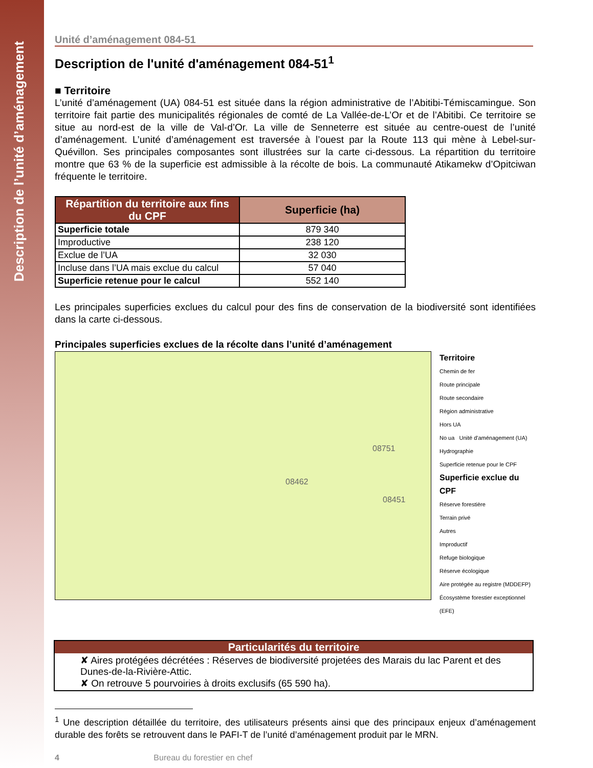Description de l’unité d’aménagement
Unité d’aménagement 084-51
Description de l'unité d'aménagement 084-51<sup>1</sup>
■ Territoire
L’unité d’aménagement (UA) 084-51 est située dans la région administrative de l’Abitibi-Témiscamingue. Son territoire fait partie des municipalités régionales de comté de La Vallée-de-L’Or et de l’Abitibi. Ce territoire se situe au nord-est de la ville de Val-d’Or. La ville de Senneterre est située au centre-ouest de l’unité d’aménagement. L’unité d’aménagement est traversée à l’ouest par la Route 113 qui mène à Lebel-sur-Quévillon. Ses principales composantes sont illustrées sur la carte ci-dessous. La répartition du territoire montre que 63 % de la superficie est admissible à la récolte de bois. La communauté Atikamekw d’Opitciwan fréquente le territoire.
| Répartition du territoire aux fins du CPF | Superficie (ha) |
| --- | --- |
| Superficie totale | 879 340 |
| Improductive | 238 120 |
| Exclue de l’UA | 32 030 |
| Incluse dans l’UA mais exclue du calcul | 57 040 |
| Superficie retenue pour le calcul | 552 140 |
Les principales superficies exclues du calcul pour des fins de conservation de la biodiversité sont identifiées dans la carte ci-dessous.
Principales superficies exclues de la récolte dans l’unité d’aménagement
08462
08751
08451
Territoire
Chemin de fer
Route principale
Route secondaire
Région administrative
Hors UA
No ua Unité d'aménagement (UA)
Hydrographie
Superficie retenue pour le CPF
Superficie exclue du CPF
Réserve forestière
Terrain privé
Autres
Improductif
Refuge biologique
Réserve écologique
Aire protégée au registre (MDDEFP)
Écosystème forestier exceptionnel (EFE)
Particularités du territoire
✘ Aires protégées décrétées : Réserves de biodiversité projetées des Marais du lac Parent et des Dunes-de-la-Rivière-Attic.
✘ On retrouve 5 pourvoiries à droits exclusifs (65 590 ha).
<sup>1</sup> Une description détaillée du territoire, des utilisateurs présents ainsi que des principaux enjeux d’aménagement durable des forêts se retrouvent dans le PAFI-T de l’unité d’aménagement produit par le MRN.
4 Bureau du forestier en chef